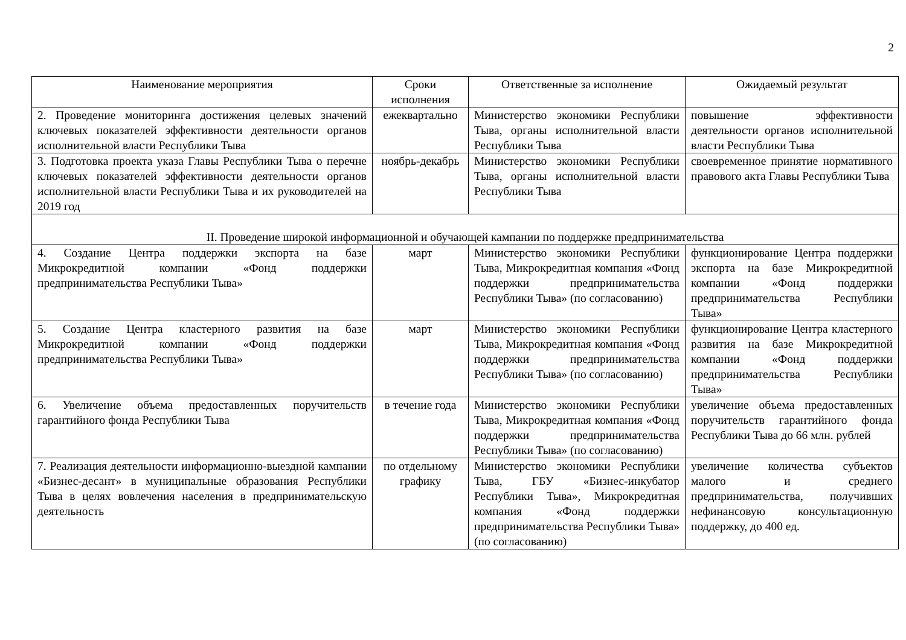2
| Наименование мероприятия | Сроки исполнения | Ответственные за исполнение | Ожидаемый результат |
| --- | --- | --- | --- |
| 2. Проведение мониторинга достижения целевых значений ключевых показателей эффективности деятельности органов исполнительной власти Республики Тыва | ежеквартально | Министерство экономики Республики Тыва, органы исполнительной власти Республики Тыва | повышение эффективности деятельности органов исполнительной власти Республики Тыва |
| 3. Подготовка проекта указа Главы Республики Тыва о перечне ключевых показателей эффективности деятельности органов исполнительной власти Республики Тыва и их руководителей на 2019 год | ноябрь-декабрь | Министерство экономики Республики Тыва, органы исполнительной власти Республики Тыва | своевременное принятие нормативного правового акта Главы Республики Тыва |
| II. Проведение широкой информационной и обучающей кампании по поддержке предпринимательства | | | |
| 4. Создание Центра поддержки экспорта на базе Микрокредитной компании «Фонд поддержки предпринимательства Республики Тыва» | март | Министерство экономики Республики Тыва, Микрокредитная компания «Фонд поддержки предпринимательства Республики Тыва» (по согласованию) | функционирование Центра поддержки экспорта на базе Микрокредитной компании «Фонд поддержки предпринимательства Республики Тыва» |
| 5. Создание Центра кластерного развития на базе Микрокредитной компании «Фонд поддержки предпринимательства Республики Тыва» | март | Министерство экономики Республики Тыва, Микрокредитная компания «Фонд поддержки предпринимательства Республики Тыва» (по согласованию) | функционирование Центра кластерного развития на базе Микрокредитной компании «Фонд поддержки предпринимательства Республики Тыва» |
| 6. Увеличение объема предоставленных поручительств гарантийного фонда Республики Тыва | в течение года | Министерство экономики Республики Тыва, Микрокредитная компания «Фонд поддержки предпринимательства Республики Тыва» (по согласованию) | увеличение объема предоставленных поручительств гарантийного фонда Республики Тыва до 66 млн. рублей |
| 7. Реализация деятельности информационно-выездной кампании «Бизнес-десант» в муниципальные образования Республики Тыва в целях вовлечения населения в предпринимательскую деятельность | по отдельному графику | Министерство экономики Республики Тыва, ГБУ «Бизнес-инкубатор Республики Тыва», Микрокредитная компания «Фонд поддержки предпринимательства Республики Тыва» (по согласованию) | увеличение количества субъектов малого и среднего предпринимательства, получивших нефинансовую консультационную поддержку, до 400 ед. |